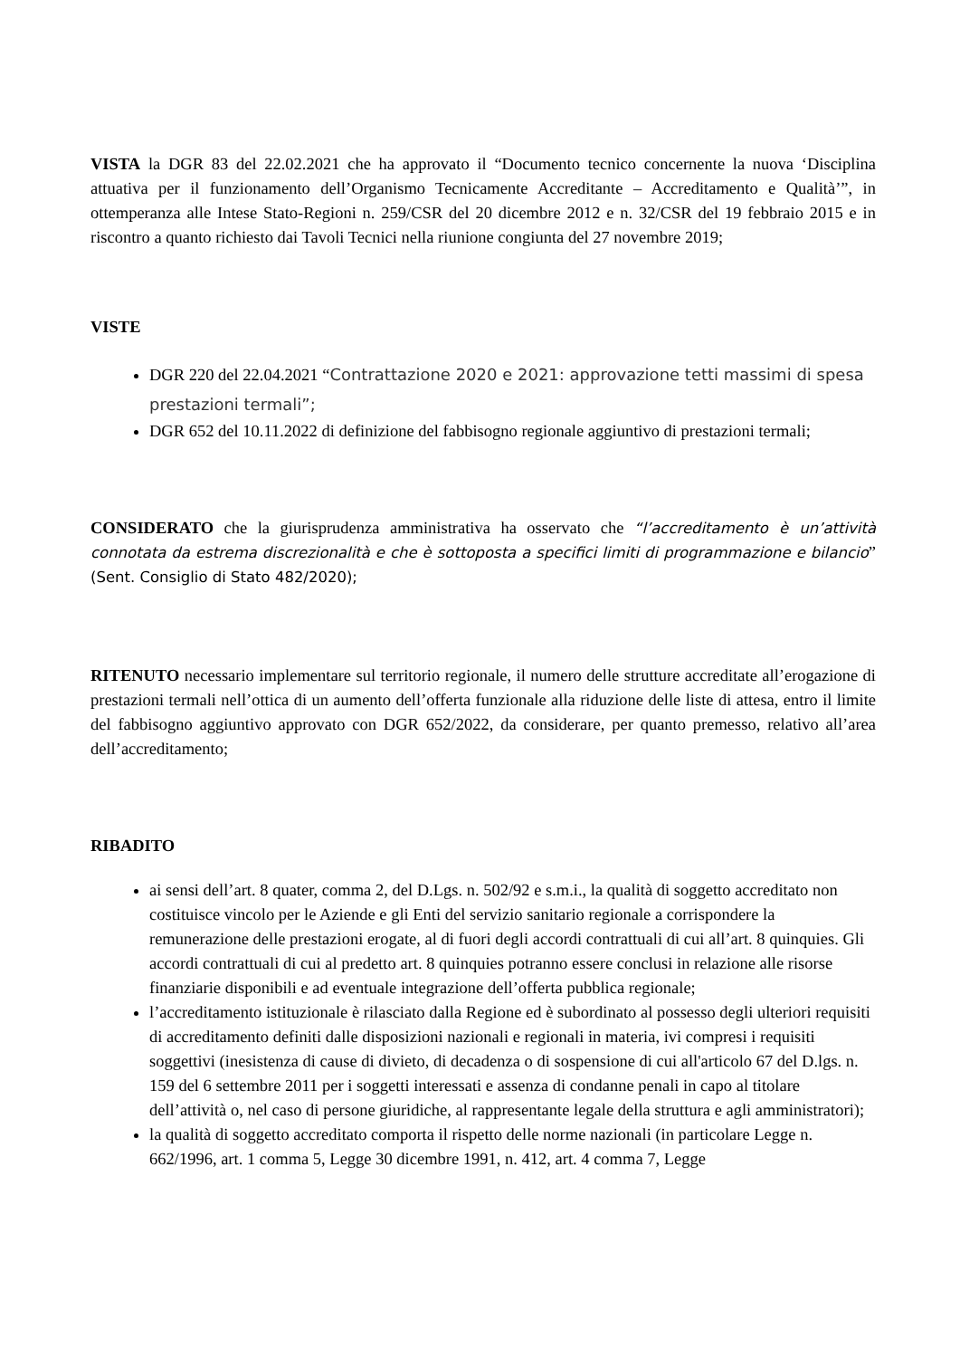VISTA la DGR 83 del 22.02.2021 che ha approvato il “Documento tecnico concernente la nuova ‘Disciplina attuativa per il funzionamento dell’Organismo Tecnicamente Accreditante – Accreditamento e Qualità’”, in ottemperanza alle Intese Stato-Regioni n. 259/CSR del 20 dicembre 2012 e n. 32/CSR del 19 febbraio 2015 e in riscontro a quanto richiesto dai Tavoli Tecnici nella riunione congiunta del 27 novembre 2019;
VISTE
DGR 220 del 22.04.2021 “Contrattazione 2020 e 2021: approvazione tetti massimi di spesa prestazioni termali”;
DGR 652 del 10.11.2022 di definizione del fabbisogno regionale aggiuntivo di prestazioni termali;
CONSIDERATO che la giurisprudenza amministrativa ha osservato che “l’accreditamento è un’attività connotata da estrema discrezionalità e che è sottoposta a specifici limiti di programmazione e bilancio” (Sent. Consiglio di Stato 482/2020);
RITENUTO necessario implementare sul territorio regionale, il numero delle strutture accreditate all’erogazione di prestazioni termali nell’ottica di un aumento dell’offerta funzionale alla riduzione delle liste di attesa, entro il limite del fabbisogno aggiuntivo approvato con DGR 652/2022, da considerare, per quanto premesso, relativo all’area dell’accreditamento;
RIBADITO
ai sensi dell’art. 8 quater, comma 2, del D.Lgs. n. 502/92 e s.m.i., la qualità di soggetto accreditato non costituisce vincolo per le Aziende e gli Enti del servizio sanitario regionale a corrispondere la remunerazione delle prestazioni erogate, al di fuori degli accordi contrattuali di cui all’art. 8 quinquies. Gli accordi contrattuali di cui al predetto art. 8 quinquies potranno essere conclusi in relazione alle risorse finanziarie disponibili e ad eventuale integrazione dell’offerta pubblica regionale;
l’accreditamento istituzionale è rilasciato dalla Regione ed è subordinato al possesso degli ulteriori requisiti di accreditamento definiti dalle disposizioni nazionali e regionali in materia, ivi compresi i requisiti soggettivi (inesistenza di cause di divieto, di decadenza o di sospensione di cui all'articolo 67 del D.lgs. n. 159 del 6 settembre 2011 per i soggetti interessati e assenza di condanne penali in capo al titolare dell’attività o, nel caso di persone giuridiche, al rappresentante legale della struttura e agli amministratori);
la qualità di soggetto accreditato comporta il rispetto delle norme nazionali (in particolare Legge n. 662/1996, art. 1 comma 5, Legge 30 dicembre 1991, n. 412, art. 4 comma 7, Legge